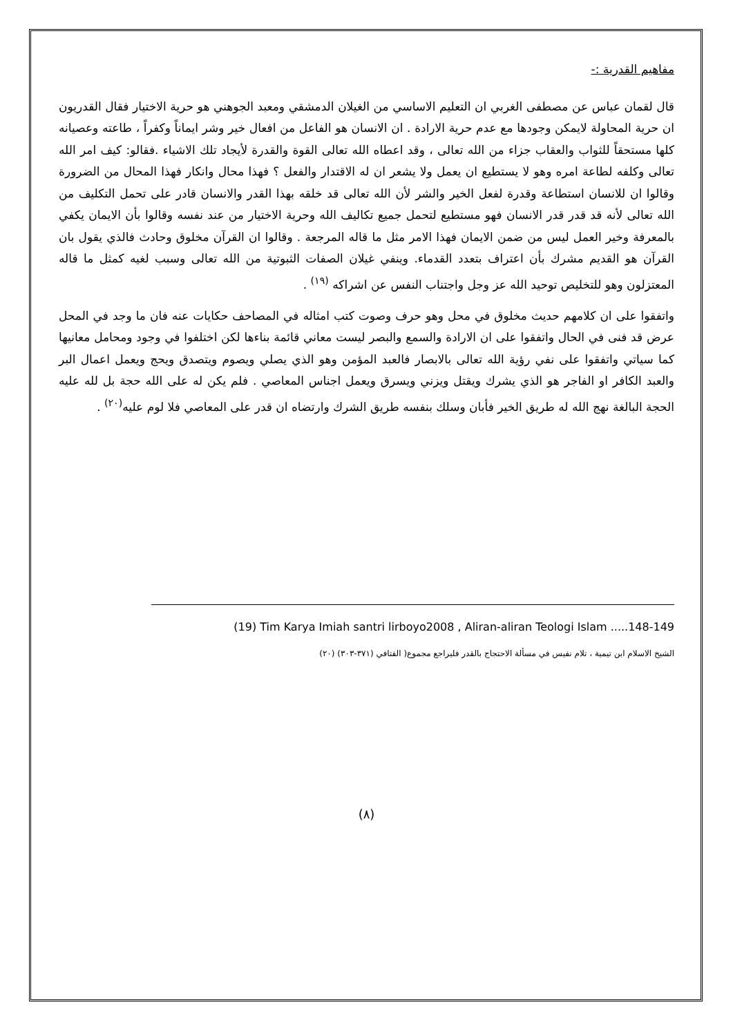مفاهيم القدرية :-
قال لقمان عباس عن مصطفى الغربي ان التعليم الاساسي من الغيلان الدمشقي ومعبد الجوهني هو حرية الاختيار فقال القدريون ان حرية المحاولة لايمكن وجودها مع عدم حرية الارادة . ان الانسان هو الفاعل من افعال خير وشر ايماناً وكفراً ، طاعته وعصيانه كلها مستحقاً للثواب والعقاب جزاء من الله تعالى ، وقد اعطاه الله تعالى القوة والقدرة لأيجاد تلك الاشياء .فقالو: كيف امر الله تعالى وكلفه لطاعة امره وهو لا يستطيع ان يعمل ولا يشعر ان له الاقتدار والفعل ؟ فهذا محال وانكار فهذا المحال من الضرورة وقالوا ان للانسان استطاعة وقدرة لفعل الخير والشر لأن الله تعالى قد خلقه بهذا القدر والانسان قادر على تحمل التكليف من الله تعالى لأنه قد قدر قدر الانسان فهو مستطيع لتحمل جميع تكاليف الله وحرية الاختيار من عند نفسه وقالوا بأن الايمان يكفي بالمعرفة وخير العمل ليس من ضمن الايمان فهذا الامر مثل ما قاله المرجعة . وقالوا ان القرآن مخلوق وحادث فالذي يقول بان القرآن هو القديم مشرك بأن اعتراف بتعدد القدماء. وينفي غيلان الصفات الثبوتية من الله تعالى وسبب لغيه كمثل ما قاله المعتزلون وهو للتخليص توحيد الله عز وجل واجتناب النفس عن اشراكه <sup>(١٩)</sup> .
واتفقوا على ان كلامهم حديث مخلوق في محل وهو حرف وصوت كتب امثاله في المصاحف حكايات عنه فان ما وجد في المحل عرض قد فنى في الحال واتفقوا على ان الارادة والسمع والبصر ليست معاني قائمة بناءها لكن اختلفوا في وجود ومحامل معانيها كما سياتي واتفقوا على نفي رؤية الله تعالى بالابصار فالعبد المؤمن وهو الذي يصلي ويصوم ويتصدق ويحج ويعمل اعمال البر والعبد الكافر او الفاجر هو الذي يشرك ويقتل ويزني ويسرق ويعمل اجناس المعاصي . فلم يكن له على الله حجة بل لله عليه الحجة البالغة نهج الله له طريق الخير فأبان وسلك بنفسه طريق الشرك وارتضاه ان قدر على المعاصي فلا لوم عليه<sup>(٢٠)</sup> .
(19) Tim Karya Imiah santri lirboyo2008 , Aliran-aliran Teologi Islam .....148-149
الشيخ الاسلام ابن تيمية ، تلام نفيس في مسألة الاحتجاج بالقدر فليراجع مجموع( الفتافي (٣٧١-٣٠٣) (٢٠)
(٨)